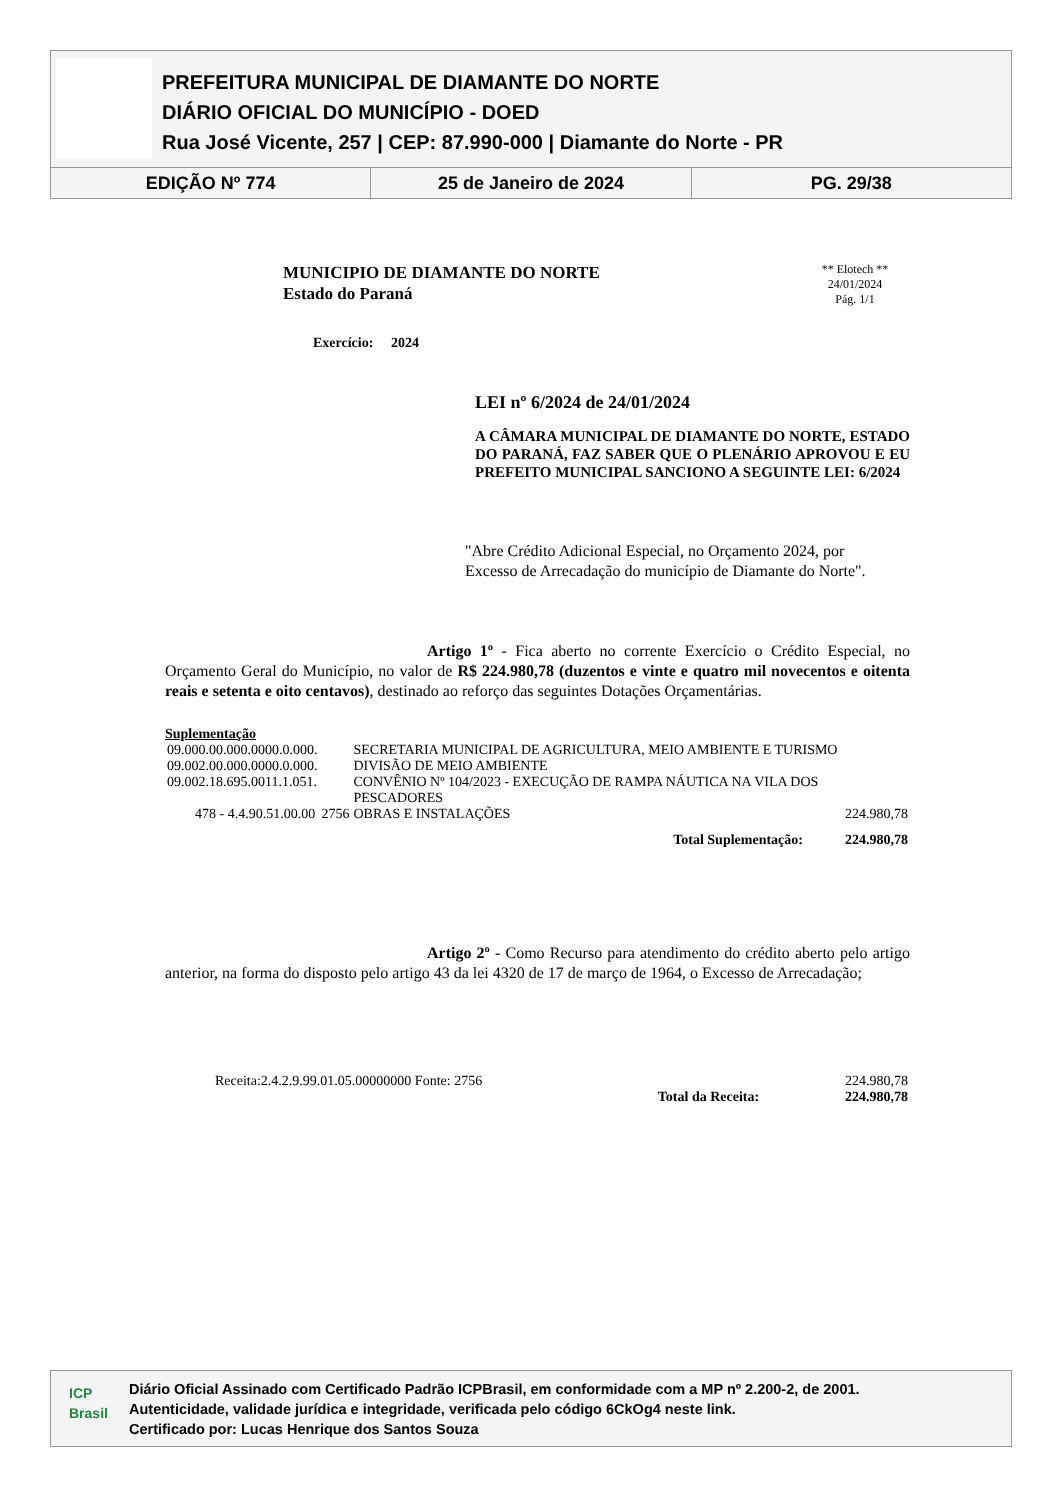PREFEITURA MUNICIPAL DE DIAMANTE DO NORTE
DIÁRIO OFICIAL DO MUNICÍPIO - DOED
Rua José Vicente, 257 | CEP: 87.990-000 | Diamante do Norte - PR
EDIÇÃO Nº 774 25 de Janeiro de 2024 PG. 29/38
MUNICIPIO DE DIAMANTE DO NORTE
Estado do Paraná
Exercício: 2024
** Elotech **
24/01/2024
Pág. 1/1
LEI nº 6/2024 de 24/01/2024
A CÂMARA MUNICIPAL DE DIAMANTE DO NORTE, ESTADO DO PARANÁ, FAZ SABER QUE O PLENÁRIO APROVOU E EU PREFEITO MUNICIPAL SANCIONO A SEGUINTE LEI: 6/2024
"Abre Crédito Adicional Especial, no Orçamento 2024, por Excesso de Arrecadação do município de Diamante do Norte".
Artigo 1º - Fica aberto no corrente Exercício o Crédito Especial, no Orçamento Geral do Município, no valor de R$ 224.980,78 (duzentos e vinte e quatro mil novecentos e oitenta reais e setenta e oito centavos), destinado ao reforço das seguintes Dotações Orçamentárias.
Suplementação
| 09.000.00.000.0000.0.000. | | SECRETARIA MUNICIPAL DE AGRICULTURA, MEIO AMBIENTE E TURISMO | |
| 09.002.00.000.0000.0.000. | | DIVISÃO DE MEIO AMBIENTE | |
| 09.002.18.695.0011.1.051. | | CONVÊNIO Nº 104/2023 - EXECUÇÃO DE RAMPA NÁUTICA NA VILA DOS PESCADORES | |
| 478 - 4.4.90.51.00.00 | 2756 | OBRAS E INSTALAÇÕES | 224.980,78 |
| Total Suplementação: | | | 224.980,78 |
Artigo 2º - Como Recurso para atendimento do crédito aberto pelo artigo anterior, na forma do disposto pelo artigo 43 da lei 4320 de 17 de março de 1964, o Excesso de Arrecadação;
| Receita:2.4.2.9.99.01.05.00000000 Fonte: 2756 | | 224.980,78 |
| | Total da Receita: | 224.980,78 |
ICP Brasil
Diário Oficial Assinado com Certificado Padrão ICPBrasil, em conformidade com a MP nº 2.200-2, de 2001.
Autenticidade, validade jurídica e integridade, verificada pelo código 6CkOg4 neste link.
Certificado por: Lucas Henrique dos Santos Souza